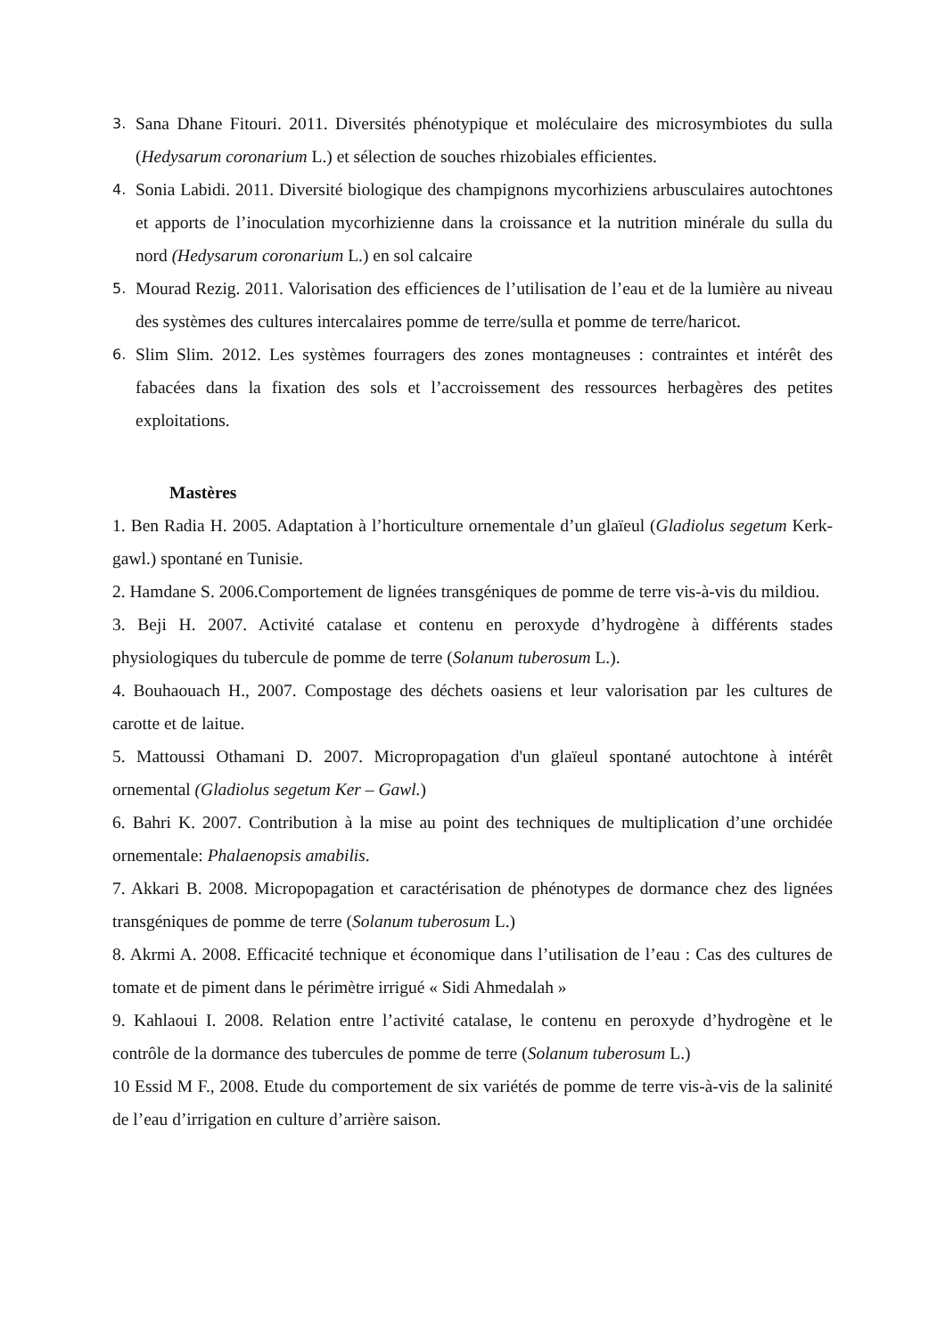3. Sana Dhane Fitouri. 2011. Diversités phénotypique et moléculaire des microsymbiotes du sulla (Hedysarum coronarium L.) et sélection de souches rhizobiales efficientes.
4. Sonia Labidi. 2011. Diversité biologique des champignons mycorhiziens arbusculaires autochtones et apports de l’inoculation mycorhizienne dans la croissance et la nutrition minérale du sulla du nord (Hedysarum coronarium L.) en sol calcaire
5. Mourad Rezig. 2011. Valorisation des efficiences de l’utilisation de l’eau et de la lumière au niveau des systèmes des cultures intercalaires pomme de terre/sulla et pomme de terre/haricot.
6. Slim Slim. 2012. Les systèmes fourragers des zones montagneuses : contraintes et intérêt des fabacées dans la fixation des sols et l’accroissement des ressources herbagères des petites exploitations.
Mastères
1. Ben Radia H. 2005. Adaptation à l’horticulture ornementale d’un glaïeul (Gladiolus segetum Kerk-gawl.) spontané en Tunisie.
2. Hamdane S. 2006.Comportement de lignées transgéniques de pomme de terre vis-à-vis du mildiou.
3. Beji H. 2007. Activité catalase et contenu en peroxyde d’hydrogène à différents stades physiologiques du tubercule de pomme de terre (Solanum tuberosum L.).
4. Bouhaouach H., 2007. Compostage des déchets oasiens et leur valorisation par les cultures de carotte et de laitue.
5. Mattoussi Othamani D. 2007. Micropropagation d'un glaïeul spontané autochtone à intérêt ornemental (Gladiolus segetum Ker – Gawl.)
6. Bahri K. 2007. Contribution à la mise au point des techniques de multiplication d’une orchidée ornementale: Phalaenopsis amabilis.
7. Akkari B. 2008. Micropopagation et caractérisation de phénotypes de dormance chez des lignées transgéniques de pomme de terre (Solanum tuberosum L.)
8. Akrmi A. 2008. Efficacité technique et économique dans l’utilisation de l’eau : Cas des cultures de tomate et de piment dans le périmètre irrigué « Sidi Ahmedalah »
9. Kahlaoui I. 2008. Relation entre l’activité catalase, le contenu en peroxyde d’hydrogène et le contrôle de la dormance des tubercules de pomme de terre (Solanum tuberosum L.)
10 Essid M F., 2008. Etude du comportement de six variétés de pomme de terre vis-à-vis de la salinité de l’eau d’irrigation en culture d’arrière saison.